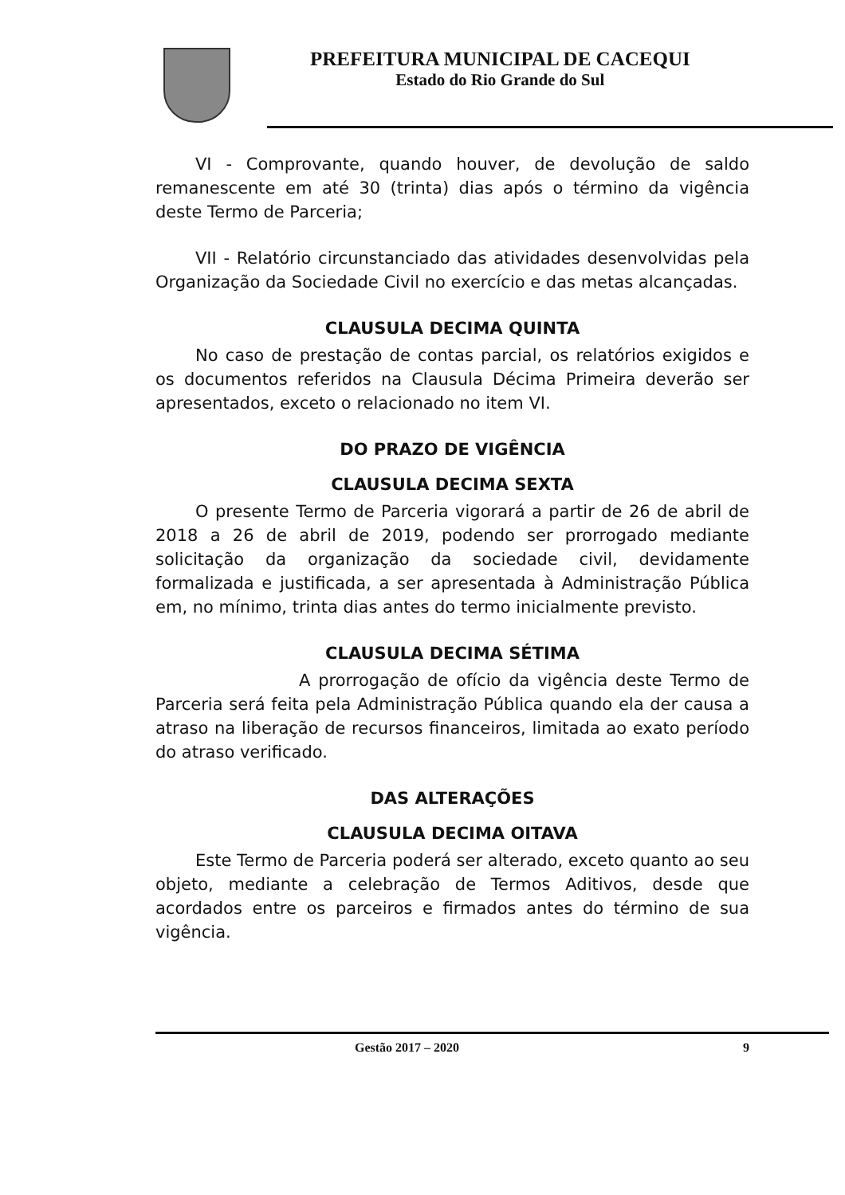PREFEITURA MUNICIPAL DE CACEQUI
Estado do Rio Grande do Sul
VI - Comprovante, quando houver, de devolução de saldo remanescente em até 30 (trinta) dias após o término da vigência deste Termo de Parceria;
VII - Relatório circunstanciado das atividades desenvolvidas pela Organização da Sociedade Civil no exercício e das metas alcançadas.
CLAUSULA DECIMA QUINTA
No caso de prestação de contas parcial, os relatórios exigidos e os documentos referidos na Clausula Décima Primeira deverão ser apresentados, exceto o relacionado no item VI.
DO PRAZO DE VIGÊNCIA
CLAUSULA DECIMA SEXTA
O presente Termo de Parceria vigorará a partir de 26 de abril de 2018 a 26 de abril de 2019, podendo ser prorrogado mediante solicitação da organização da sociedade civil, devidamente formalizada e justificada, a ser apresentada à Administração Pública em, no mínimo, trinta dias antes do termo inicialmente previsto.
CLAUSULA DECIMA SÉTIMA
A prorrogação de ofício da vigência deste Termo de Parceria será feita pela Administração Pública quando ela der causa a atraso na liberação de recursos financeiros, limitada ao exato período do atraso verificado.
DAS ALTERAÇÕES
CLAUSULA DECIMA OITAVA
Este Termo de Parceria poderá ser alterado, exceto quanto ao seu objeto, mediante a celebração de Termos Aditivos, desde que acordados entre os parceiros e firmados antes do término de sua vigência.
Gestão 2017 – 2020 9